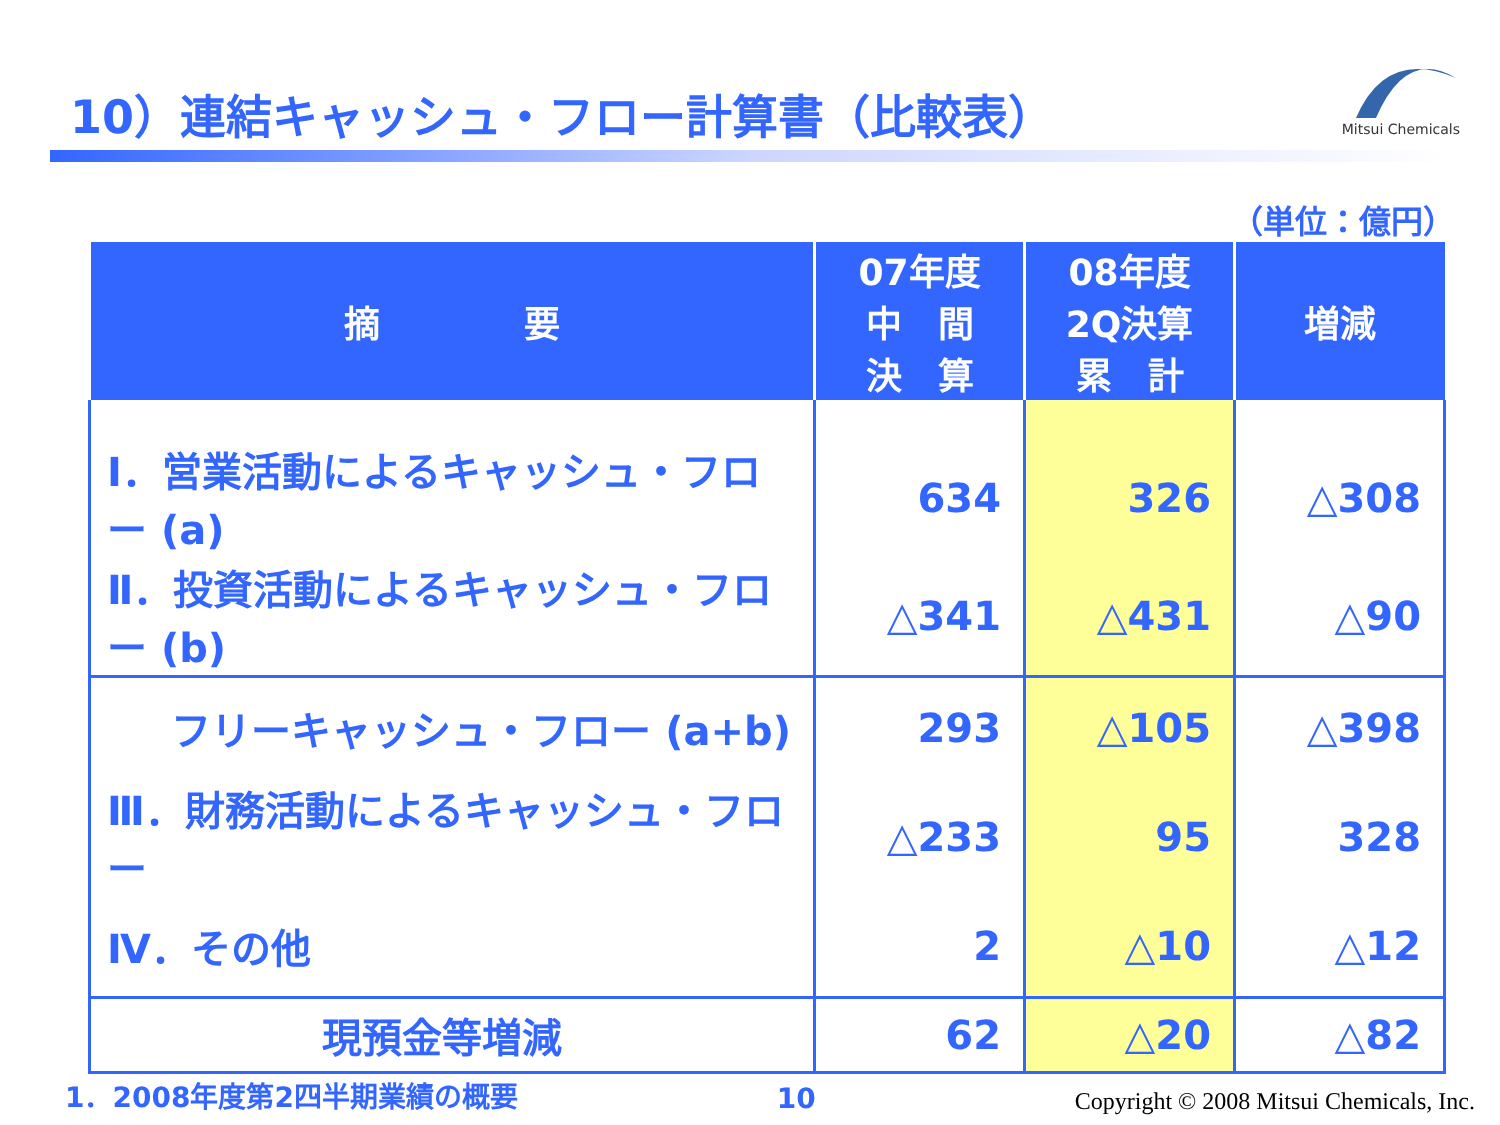10）連結キャッシュ・フロー計算書（比較表）
Mitsui Chemicals
（単位：億円）
| 摘 要 | 07年度 中 間 決 算 | 08年度 2Q決算 累 計 | 増減 |
| --- | --- | --- | --- |
| Ⅰ．営業活動によるキャッシュ・フロー (a) | 634 | 326 | △308 |
| Ⅱ．投資活動によるキャッシュ・フロー (b) | △341 | △431 | △90 |
| フリーキャッシュ・フロー (a+b) | 293 | △105 | △398 |
| Ⅲ．財務活動によるキャッシュ・フロー | △233 | 95 | 328 |
| Ⅳ．その他 | 2 | △10 | △12 |
| 現預金等増減 | 62 | △20 | △82 |
1．2008年度第2四半期業績の概要 10 Copyright © 2008 Mitsui Chemicals, Inc.